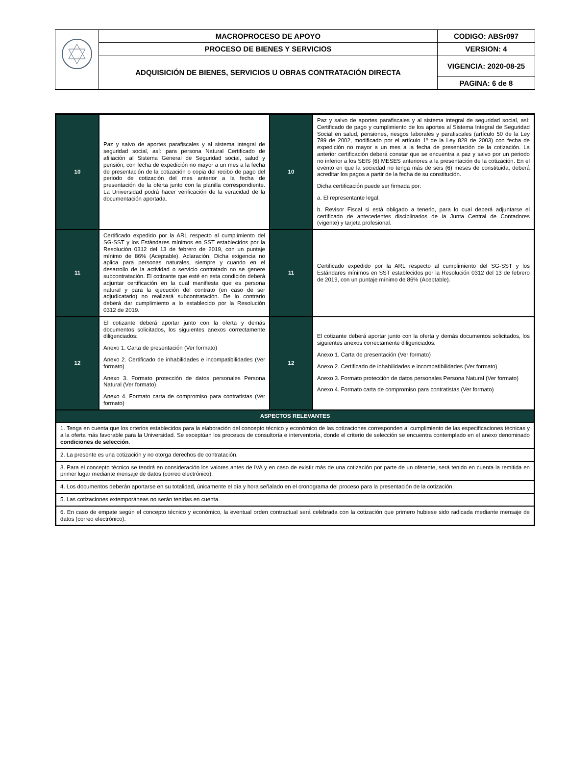| | MACROPROCESO DE APOYO | CODIGO: ABSr097 |
| | PROCESO DE BIENES Y SERVICIOS | VERSION: 4 |
| | ADQUISICIÓN DE BIENES, SERVICIOS U OBRAS CONTRATACIÓN DIRECTA | VIGENCIA: 2020-08-25 |
| | | PAGINA: 6 de 8 |
| 10 | Paz y salvo de aportes parafiscales y al sistema integral de seguridad social, así: para persona Natural Certificado de afiliación al Sistema General de Seguridad social, salud y pensión, con fecha de expedición no mayor a un mes a la fecha de presentación de la cotización o copia del recibo de pago del periodo de cotización del mes anterior a la fecha de presentación de la oferta junto con la planilla correspondiente. La Universidad podrá hacer verificación de la veracidad de la documentación aportada. | 10 | Paz y salvo de aportes parafiscales y al sistema integral de seguridad social, así: Certificado de pago y cumplimiento de los aportes al Sistema Integral de Seguridad Social en salud, pensiones, riesgos laborales y parafiscales (artículo 50 de la Ley 789 de 2002, modificado por el artículo 1º de la Ley 828 de 2003) con fecha de expedición no mayor a un mes a la fecha de presentación de la cotización. La anterior certificación deberá constar que se encuentra a paz y salvo por un periodo no inferior a los SEIS (6) MESES anteriores a la presentación de la cotización. En el evento en que la sociedad no tenga más de seis (6) meses de constituida, deberá acreditar los pagos a partir de la fecha de su constitución. Dicha certificación puede ser firmada por: a. El representante legal. b. Revisor Fiscal si está obligado a tenerlo, para lo cual deberá adjuntarse el certificado de antecedentes disciplinarios de la Junta Central de Contadores (vigente) y tarjeta profesional. |
| 11 | Certificado expedido por la ARL respecto al cumplimiento del SG-SST y los Estándares mínimos en SST establecidos por la Resolución 0312 del 13 de febrero de 2019, con un puntaje mínimo de 86% (Aceptable). Aclaración: Dicha exigencia no aplica para personas naturales, siempre y cuando en el desarrollo de la actividad o servicio contratado no se genere subcontratación. El cotizante que esté en esta condición deberá adjuntar certificación en la cual manifiesta que es persona natural y para la ejecución del contrato (en caso de ser adjudicatario) no realizará subcontratación. De lo contrario deberá dar cumplimiento a lo establecido por la Resolución 0312 de 2019. | 11 | Certificado expedido por la ARL respecto al cumplimiento del SG-SST y los Estándares mínimos en SST establecidos por la Resolución 0312 del 13 de febrero de 2019, con un puntaje mínimo de 86% (Aceptable). |
| 12 | El cotizante deberá aportar junto con la oferta y demás documentos solicitados, los siguientes anexos correctamente diligenciados: Anexo 1. Carta de presentación (Ver formato) Anexo 2. Certificado de inhabilidades e incompatibilidades (Ver formato) Anexo 3. Formato protección de datos personales Persona Natural (Ver formato) Anexo 4. Formato carta de compromiso para contratistas (Ver formato) | 12 | El cotizante deberá aportar junto con la oferta y demás documentos solicitados, los siguientes anexos correctamente diligenciados: Anexo 1. Carta de presentación (Ver formato) Anexo 2. Certificado de inhabilidades e incompatibilidades (Ver formato) Anexo 3. Formato protección de datos personales Persona Natural (Ver formato) Anexo 4. Formato carta de compromiso para contratistas (Ver formato) |
| ASPECTOS RELEVANTES | | | |
| 1. Tenga en cuenta que los crterios establecidos para la elaboración del concepto técnico y económico de las cotizaciones corresponden al cumplimiento de las especificaciones técnicas y a la oferta más favorable para la Universidad. Se exceptúan los procesos de consultoría e interventoría, donde el criterio de selección se encuentra contemplado en el anexo denominado condiciones de selección . | | | |
| 2. La presente es una cotización y no otorga derechos de contratación. | | | |
| 3. Para el concepto técnico se tendrá en consideración los valores antes de IVA y en caso de existir más de una cotización por parte de un oferente, será tenido en cuenta la remitida en primer lugar mediante mensaje de datos (correo electrónico). | | | |
| 4. Los documentos deberán aportarse en su totalidad, únicamente el día y hora señalado en el cronograma del proceso para la presentación de la cotización. | | | |
| 5. Las cotizaciones extemporáneas no serán tenidas en cuenta. | | | |
| 6. En caso de empate según el concepto técnico y económico, la eventual orden contractual será celebrada con la cotización que primero hubiese sido radicada mediante mensaje de datos (correo electrónico). | | | |